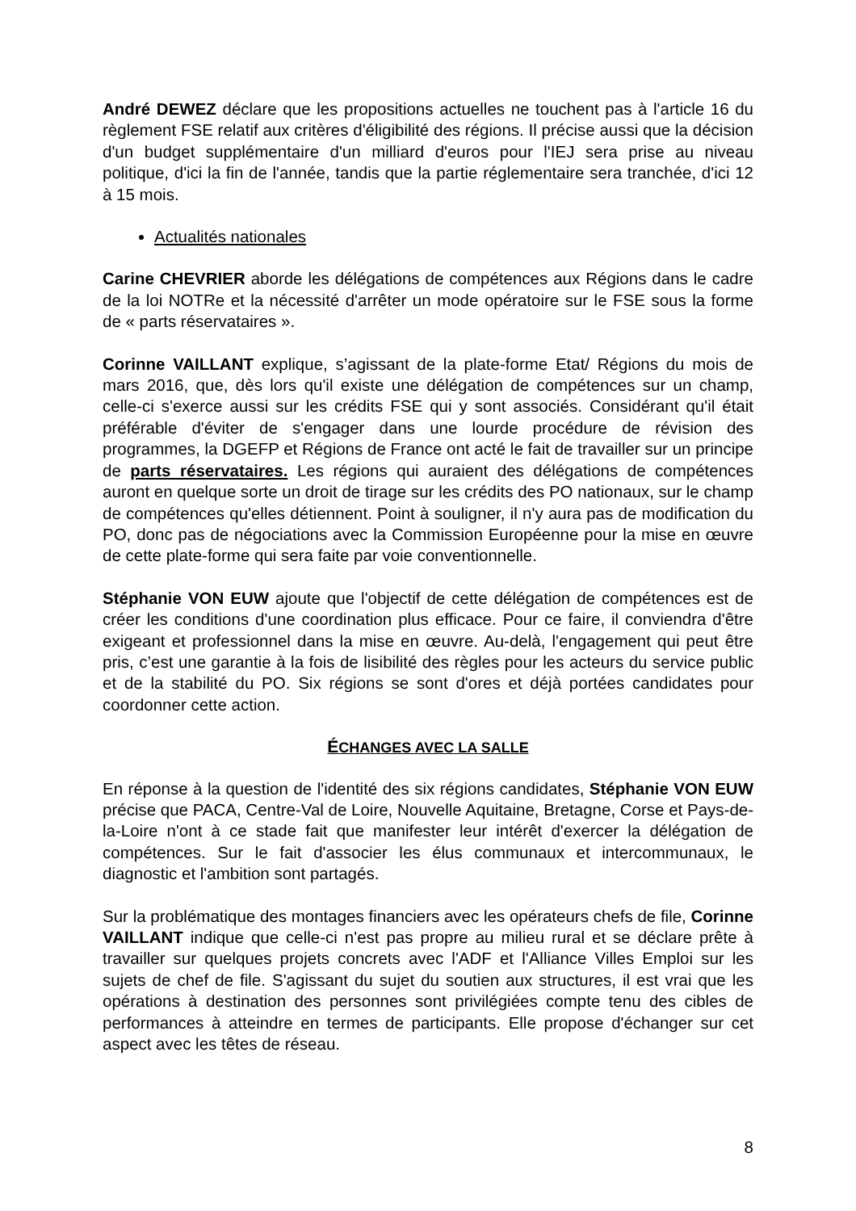André DEWEZ déclare que les propositions actuelles ne touchent pas à l'article 16 du règlement FSE relatif aux critères d'éligibilité des régions. Il précise aussi que la décision d'un budget supplémentaire d'un milliard d'euros pour l'IEJ sera prise au niveau politique, d'ici la fin de l'année, tandis que la partie réglementaire sera tranchée, d'ici 12 à 15 mois.
Actualités nationales
Carine CHEVRIER aborde les délégations de compétences aux Régions dans le cadre de la loi NOTRe et la nécessité d'arrêter un mode opératoire sur le FSE sous la forme de « parts réservataires ».
Corinne VAILLANT explique, s’agissant de la plate-forme Etat/ Régions du mois de mars 2016, que, dès lors qu'il existe une délégation de compétences sur un champ, celle-ci s'exerce aussi sur les crédits FSE qui y sont associés. Considérant qu'il était préférable d'éviter de s'engager dans une lourde procédure de révision des programmes, la DGEFP et Régions de France ont acté le fait de travailler sur un principe de parts réservataires. Les régions qui auraient des délégations de compétences auront en quelque sorte un droit de tirage sur les crédits des PO nationaux, sur le champ de compétences qu'elles détiennent. Point à souligner, il n'y aura pas de modification du PO, donc pas de négociations avec la Commission Européenne pour la mise en œuvre de cette plate-forme qui sera faite par voie conventionnelle.
Stéphanie VON EUW ajoute que l'objectif de cette délégation de compétences est de créer les conditions d'une coordination plus efficace. Pour ce faire, il conviendra d'être exigeant et professionnel dans la mise en œuvre. Au-delà, l'engagement qui peut être pris, c’est une garantie à la fois de lisibilité des règles pour les acteurs du service public et de la stabilité du PO. Six régions se sont d'ores et déjà portées candidates pour coordonner cette action.
ÉCHANGES AVEC LA SALLE
En réponse à la question de l'identité des six régions candidates, Stéphanie VON EUW précise que PACA, Centre-Val de Loire, Nouvelle Aquitaine, Bretagne, Corse et Pays-de-la-Loire n'ont à ce stade fait que manifester leur intérêt d'exercer la délégation de compétences. Sur le fait d'associer les élus communaux et intercommunaux, le diagnostic et l'ambition sont partagés.
Sur la problématique des montages financiers avec les opérateurs chefs de file, Corinne VAILLANT indique que celle-ci n'est pas propre au milieu rural et se déclare prête à travailler sur quelques projets concrets avec l'ADF et l'Alliance Villes Emploi sur les sujets de chef de file. S'agissant du sujet du soutien aux structures, il est vrai que les opérations à destination des personnes sont privilégiées compte tenu des cibles de performances à atteindre en termes de participants. Elle propose d'échanger sur cet aspect avec les têtes de réseau.
8